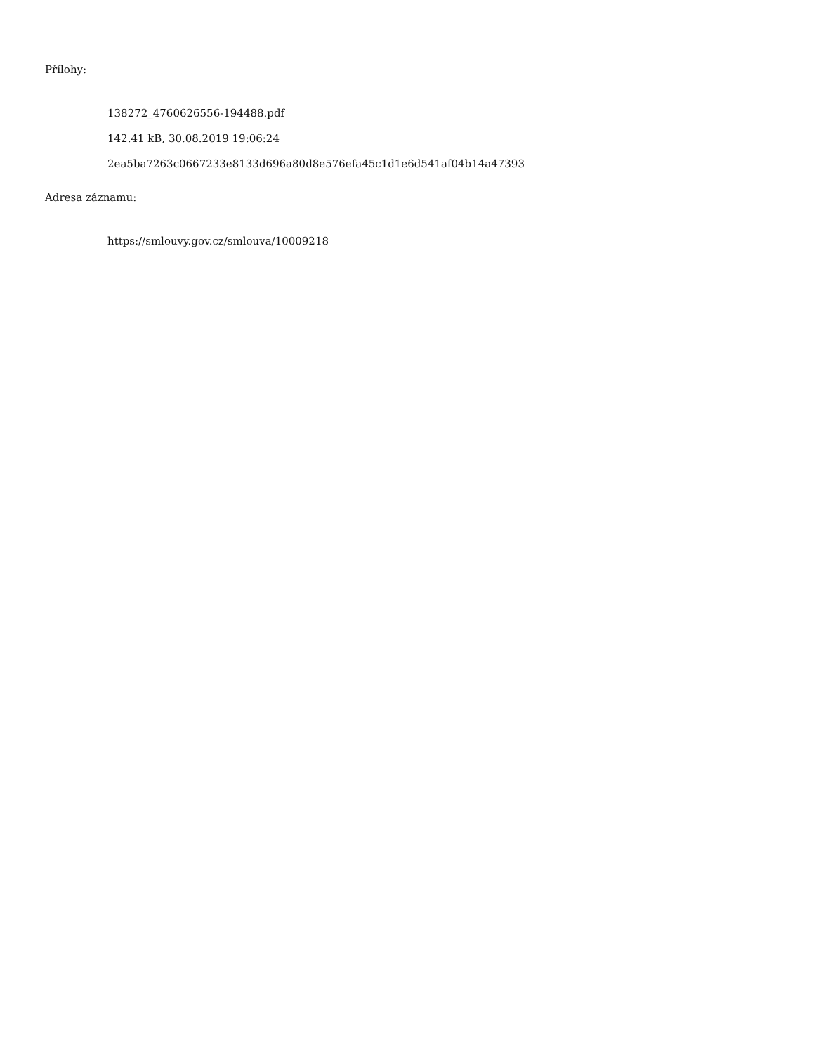Přílohy:
138272_4760626556-194488.pdf
142.41 kB, 30.08.2019 19:06:24
2ea5ba7263c0667233e8133d696a80d8e576efa45c1d1e6d541af04b14a47393
Adresa záznamu:
https://smlouvy.gov.cz/smlouva/10009218